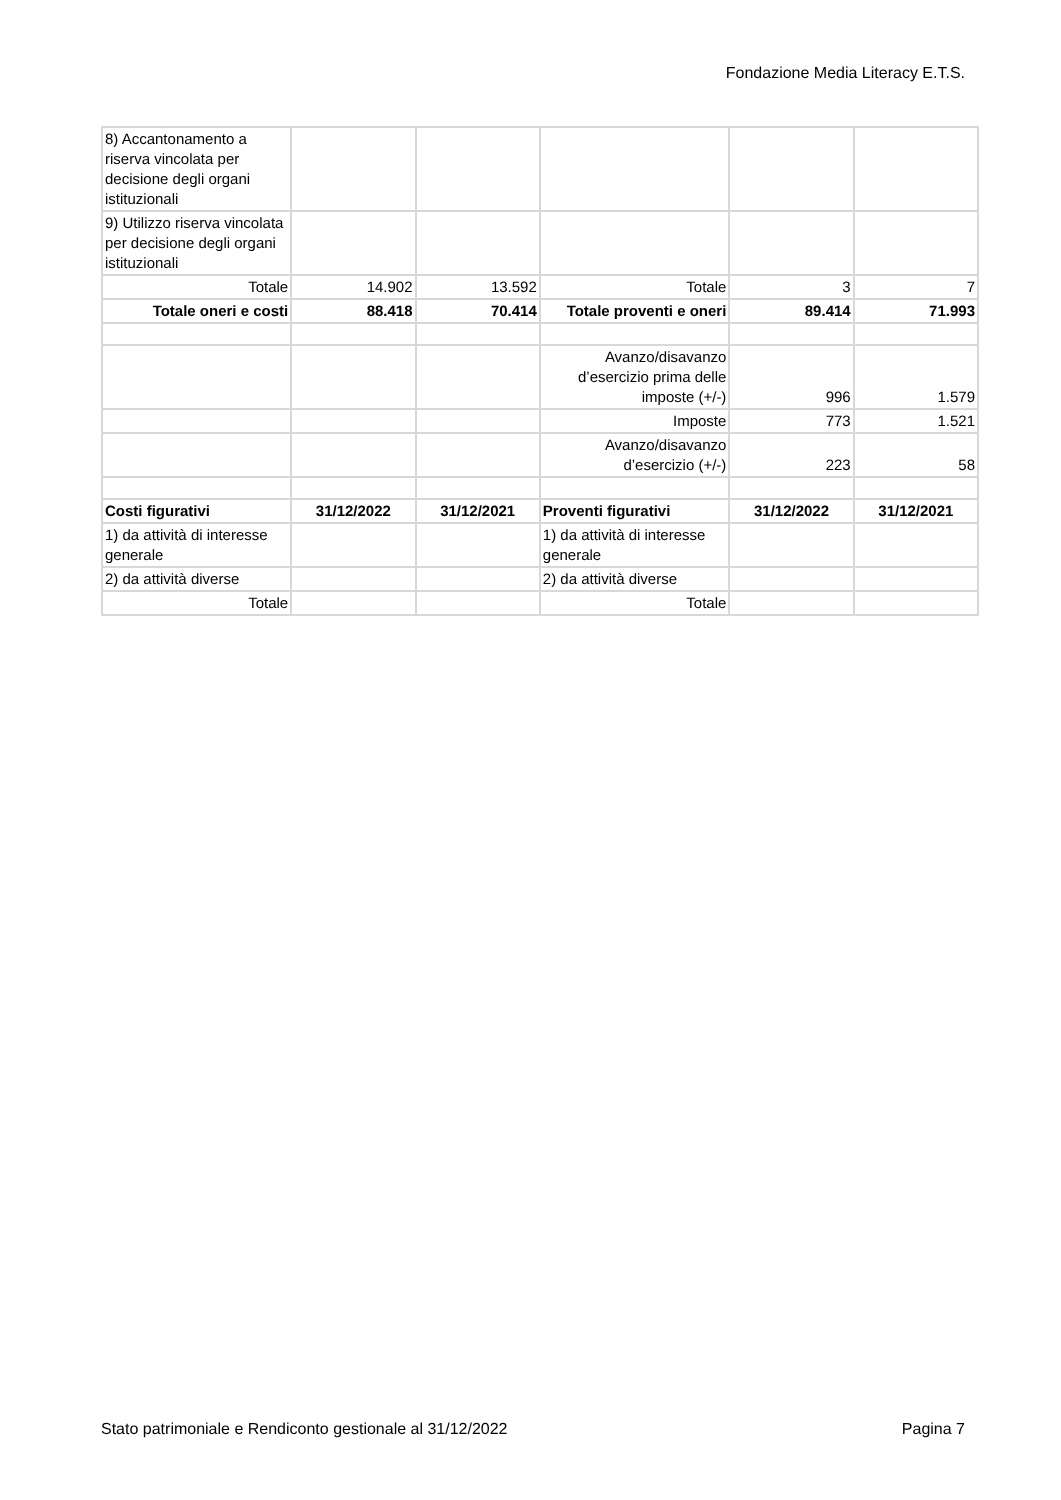Fondazione Media Literacy E.T.S.
| 8) Accantonamento a riserva vincolata per decisione degli organi istituzionali | | | | | |
| 9) Utilizzo riserva vincolata per decisione degli organi istituzionali | | | | | |
| Totale | 14.902 | 13.592 | Totale | 3 | 7 |
| Totale oneri e costi | 88.418 | 70.414 | Totale proventi e oneri | 89.414 | 71.993 |
| | | | Avanzo/disavanzo d’esercizio prima delle imposte (+/-) | 996 | 1.579 |
| | | | Imposte | 773 | 1.521 |
| | | | Avanzo/disavanzo d’esercizio (+/-) | 223 | 58 |
| Costi figurativi | 31/12/2022 | 31/12/2021 | Proventi figurativi | 31/12/2022 | 31/12/2021 |
| 1) da attività di interesse generale | | | 1) da attività di interesse generale | | |
| 2) da attività diverse | | | 2) da attività diverse | | |
| Totale | | | Totale | | |
Stato patrimoniale e Rendiconto gestionale al 31/12/2022 Pagina 7